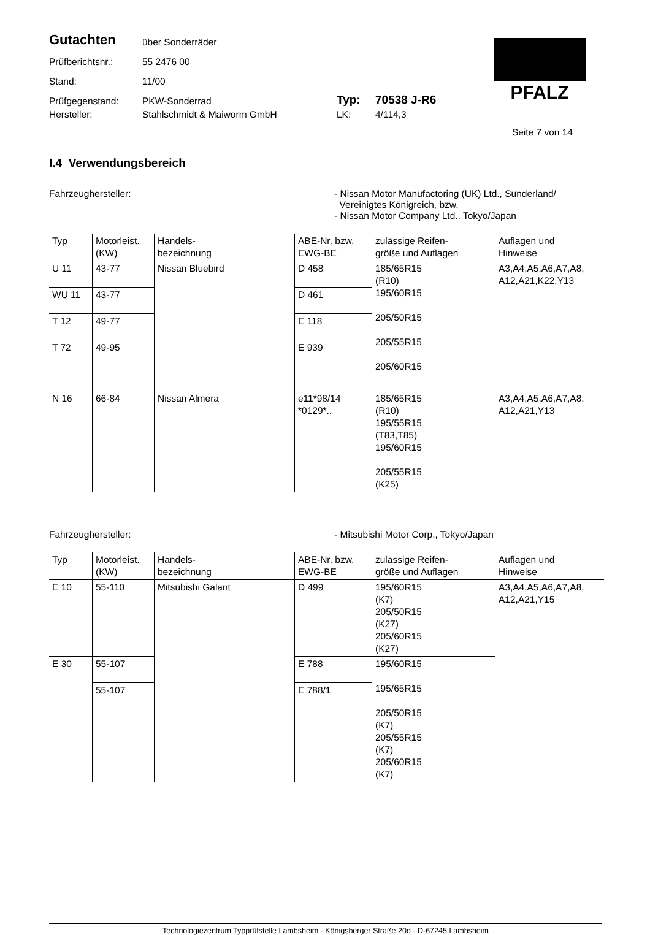PFALZ
| Gutachten | über Sonderräder | | |
| Prüfberichtsnr.: | 55 2476 00 | | |
| Stand: | 11/00 | | |
| Prüfgegenstand: | PKW-Sonderrad | Typ: | 70538 J-R6 |
| Hersteller: | Stahlschmidt & Maiworm GmbH | LK: | 4/114,3 |
Seite 7 von 14
I.4 Verwendungsbereich
Fahrzeughersteller: - Nissan Motor Manufactoring (UK) Ltd., Sunderland/
Vereinigtes Königreich, bzw.
- Nissan Motor Company Ltd., Tokyo/Japan
| Typ | Motorleist. (KW) | Handels- bezeichnung | ABE-Nr. bzw. EWG-BE | zulässige Reifen- größe und Auflagen | Auflagen und Hinweise |
| --- | --- | --- | --- | --- | --- |
| U 11 | 43-77 | Nissan Bluebird | D 458 | 185/65R15 (R10) 195/60R15 205/50R15 205/55R15 205/60R15 | A3,A4,A5,A6,A7,A8, A12,A21,K22,Y13 |
| WU 11 | 43-77 | | D 461 | | |
| T 12 | 49-77 | | E 118 | | |
| T 72 | 49-95 | | E 939 | | |
| N 16 | 66-84 | Nissan Almera | e11*98/14 *0129*.. | 185/65R15 (R10) 195/55R15 (T83,T85) 195/60R15 205/55R15 (K25) | A3,A4,A5,A6,A7,A8, A12,A21,Y13 |
Fahrzeughersteller: - Mitsubishi Motor Corp., Tokyo/Japan
| Typ | Motorleist. (KW) | Handels- bezeichnung | ABE-Nr. bzw. EWG-BE | zulässige Reifen- größe und Auflagen | Auflagen und Hinweise |
| --- | --- | --- | --- | --- | --- |
| E 10 | 55-110 | Mitsubishi Galant | D 499 | 195/60R15 (K7) 205/50R15 (K27) 205/60R15 (K27) | A3,A4,A5,A6,A7,A8, A12,A21,Y15 |
| E 30 | 55-107 | | E 788 | 195/60R15 195/65R15 205/50R15 (K7) 205/55R15 (K7) 205/60R15 (K7) | |
| | 55-107 | | E 788/1 | | |
Technologiezentrum Typprüfstelle Lambsheim - Königsberger Straße 20d - D-67245 Lambsheim